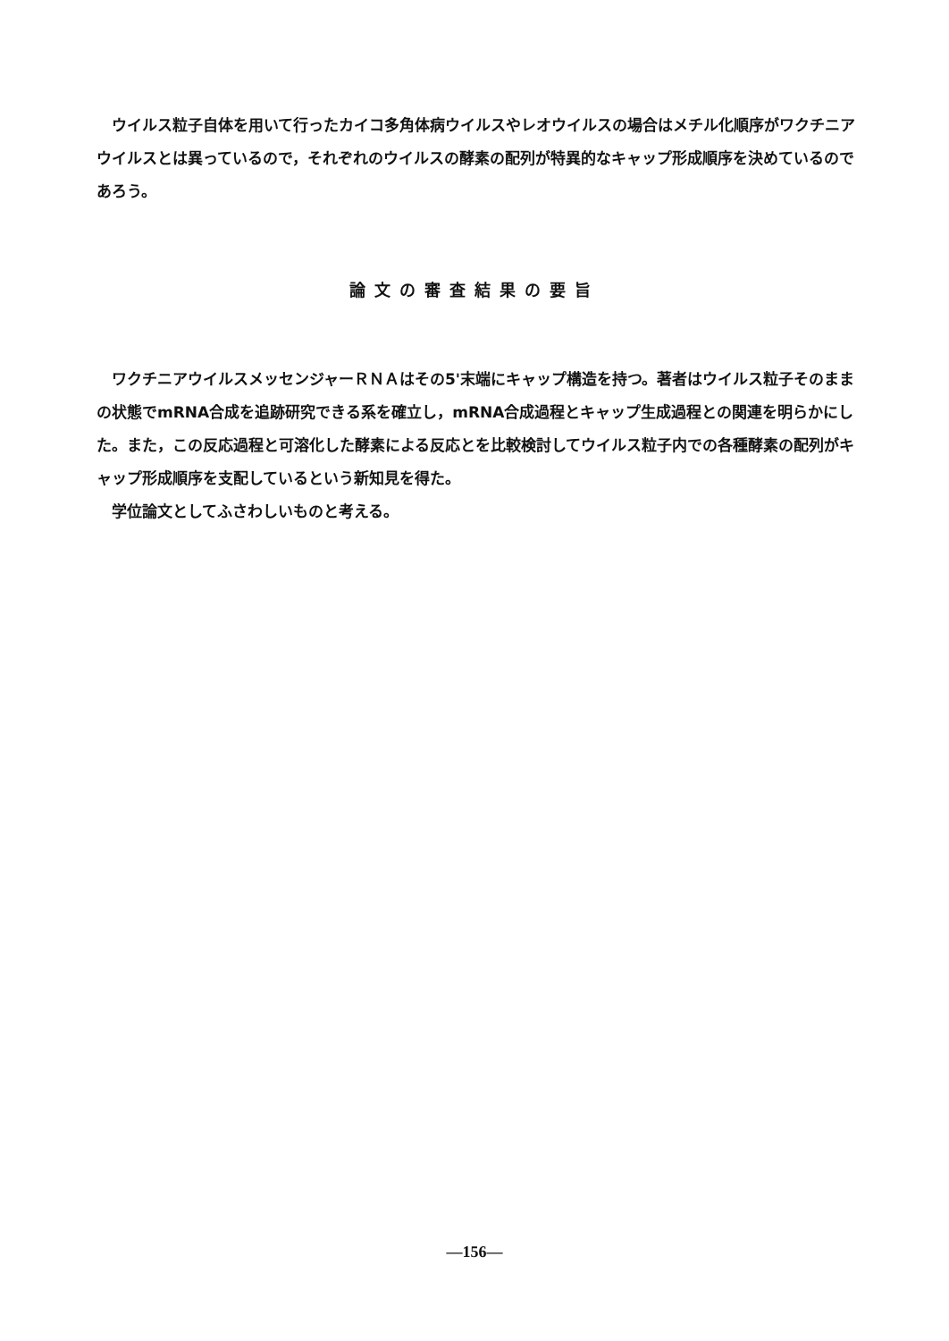ウイルス粒子自体を用いて行ったカイコ多角体病ウイルスやレオウイルスの場合はメチル化順序がワクチニアウイルスとは異っているので，それぞれのウイルスの酵素の配列が特異的なキャップ形成順序を決めているのであろう。
論文の審査結果の要旨
　ワクチニアウイルスメッセンジャーＲＮＡはその5'末端にキャップ構造を持つ。著者はウイルス粒子そのままの状態でmRNA合成を追跡研究できる系を確立し，mRNA合成過程とキャップ生成過程との関連を明らかにした。また，この反応過程と可溶化した酵素による反応とを比較検討してウイルス粒子内での各種酵素の配列がキャップ形成順序を支配しているという新知見を得た。
　学位論文としてふさわしいものと考える。
—156—